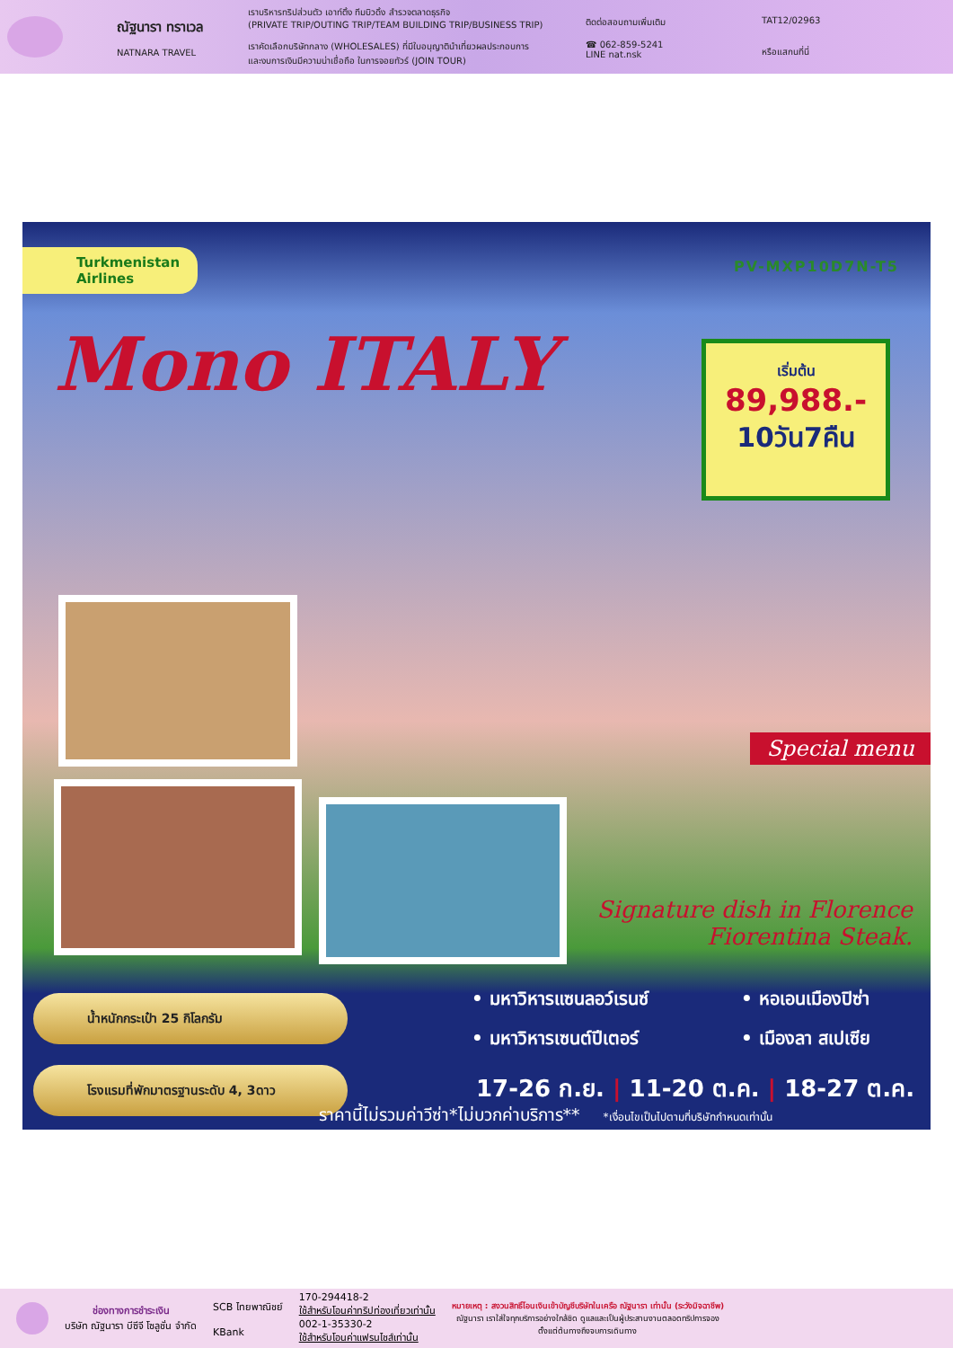ณัฐนารา ทราเวล
NATNARA TRAVEL
เราบริหารทริปส่วนตัว เอาท์ติ้ง ทีมบิวดิ้ง สำรวจตลาดธุรกิจ
(PRIVATE TRIP/OUTING TRIP/TEAM BUILDING TRIP/BUSINESS TRIP)
เราคัดเลือกบริษัทกลาง (WHOLESALES) ที่มีใบอนุญาตินำเที่ยวผลประกอบการ
และงบการเงินมีความน่าเชื่อถือ ในการจอยทัวร์ (JOIN TOUR)
ติดต่อสอบถามเพิ่มเติม
☎ 062-859-5241
LINE nat.nsk
TAT12/02963
หรือแสกนที่นี่
Turkmenistan
Airlines
PV-MXP10D7N-T5
Mono ITALY
เริ่มต้น
89,988.-
10วัน7คืน
Special menu
Signature dish in Florence
Fiorentina Steak.
น้ำหนักกระเป๋า 25 กิโลกรัม
โรงแรมที่พักมาตรฐานระดับ 4, 3ดาว
• มหาวิหารแซนลอว์เรนซ์ • หอเอนเมืองปิซ่า • มหาวิหารเซนต์ปีเตอร์ • เมืองลา สเปเซีย
17-26 ก.ย. | 11-20 ต.ค. | 18-27 ต.ค.
ราคานี้ไม่รวมค่าวีซ่า*ไม่บวกค่าบริการ** *เงื่อนไขเป็นไปตามที่บริษัทกำหนดเท่านั้น
ช่องทางการชำระเงิน
บริษัท ณัฐนารา บีซีจี โซลูชั่น จำกัด
SCB ไทยพาณิชย์
KBank
170-294418-2
ใช้สำหรับโอนค่าทริปท่องเที่ยวเท่านั้น
002-1-35330-2
ใช้สำหรับโอนค่าแฟรนไชส์เท่านั้น
หมายเหตุ : สงวนสิทธิ์โอนเงินเข้าบัญชีบริษัทในเครือ ณัฐนารา เท่านั้น (ระวังมิจฉาชีพ)
ณัฐนารา เราใส่ใจทุกบริการอย่างใกล้ชิด ดูแลและเป็นผู้ประสานงานตลอดทริปการจอง
ตั้งแต่ต้นทางถึงจบการเดินทาง